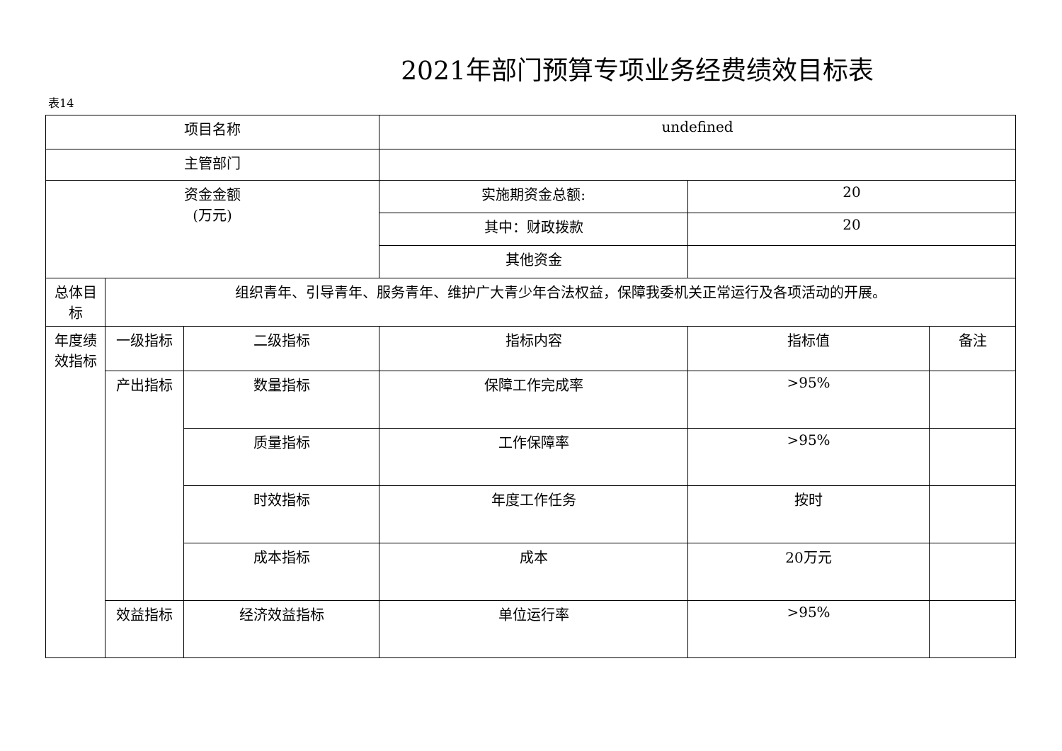2021年部门预算专项业务经费绩效目标表
表14
| 项目名称 | | | undefined | | |
| 主管部门 | | | | | |
| 资金金额 (万元) | | | 实施期资金总额: | 20 | |
| | | | 其中：财政拨款 | 20 | |
| | | | 其他资金 | | |
| 总体目标 | 组织青年、引导青年、服务青年、维护广大青少年合法权益，保障我委机关正常运行及各项活动的开展。 | | | | |
| 年度绩效指标 | 一级指标 | 二级指标 | 指标内容 | 指标值 | 备注 |
| | 产出指标 | 数量指标 | 保障工作完成率 | >95% | |
| | | 质量指标 | 工作保障率 | >95% | |
| | | 时效指标 | 年度工作任务 | 按时 | |
| | | 成本指标 | 成本 | 20万元 | |
| | 效益指标 | 经济效益指标 | 单位运行率 | >95% | |